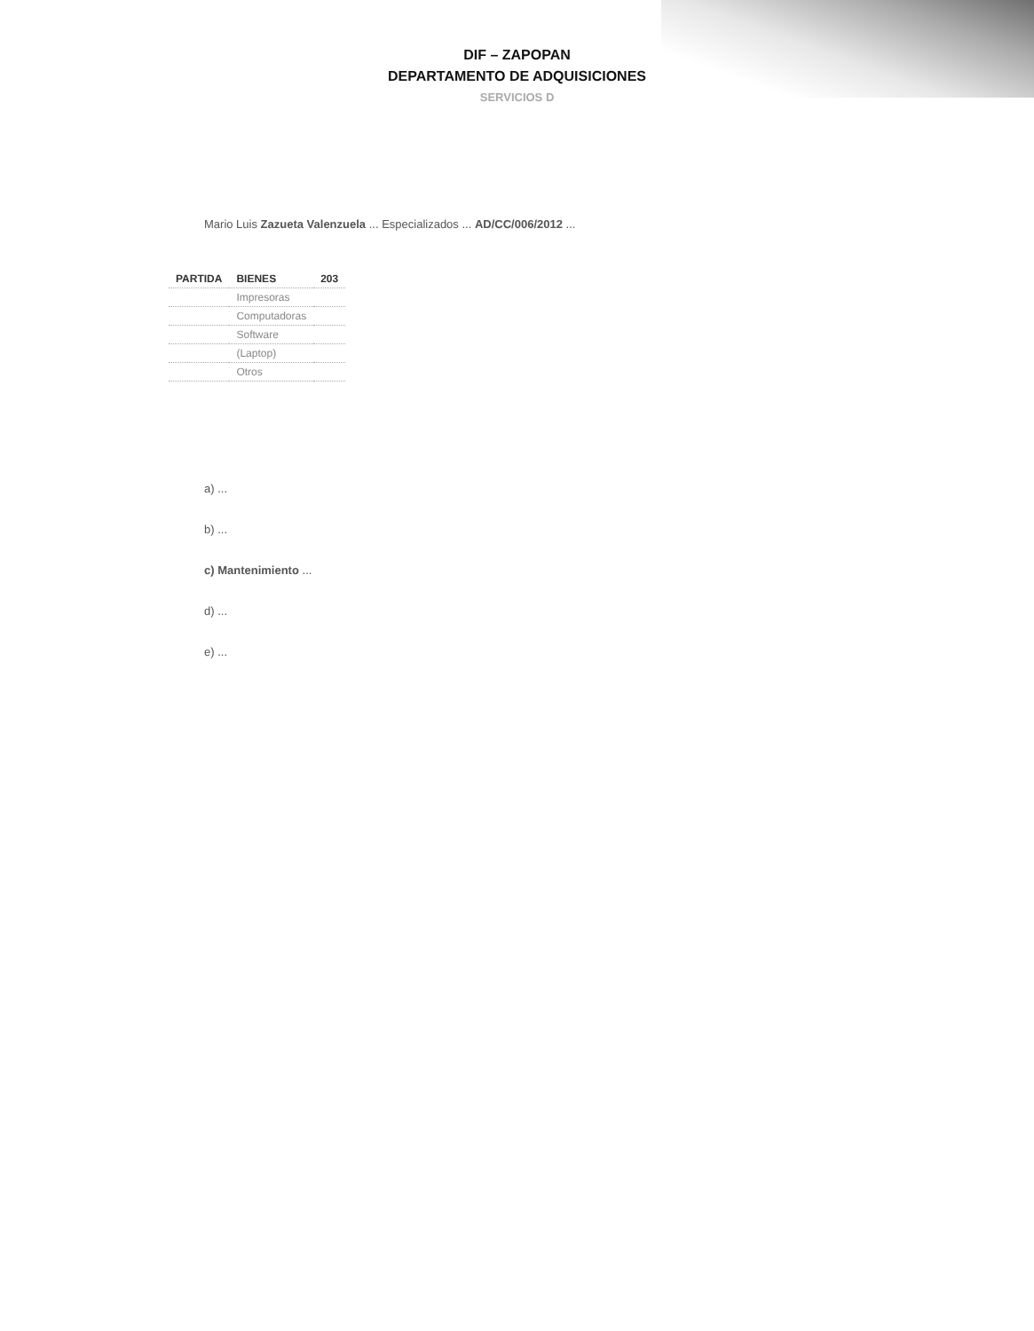DIF – ZAPOPAN
DEPARTAMENTO DE ADQUISICIONES
SERVICIOS D
Mario Luis Zazueta Valenzuela ... Especializados ... AD/CC/006/2012 ...
| PARTIDA | BIENES | 203 |
| --- | --- | --- |
| | Impresoras | |
| | Computadoras | |
| | Software | |
| | (Laptop) | |
| | Otros | |
a) ...
b) ...
c) Mantenimiento ...
d) ...
e) ...